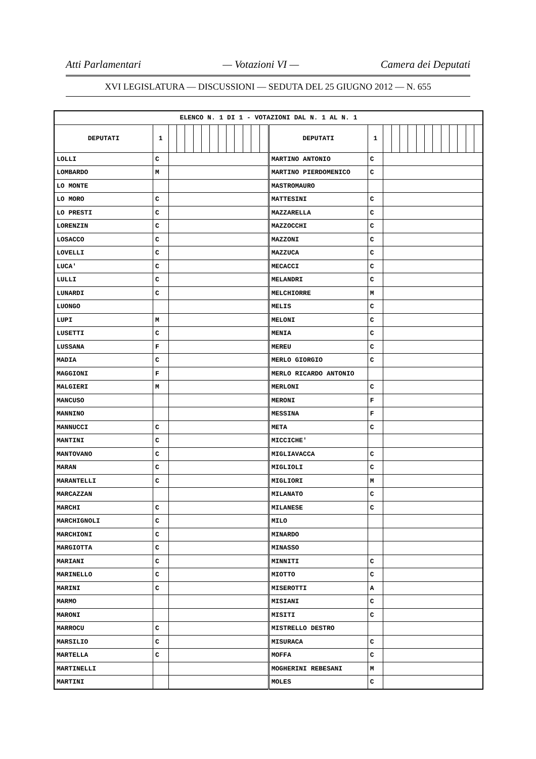Atti Parlamentari — Votazioni VI — Camera dei Deputati
XVI LEGISLATURA — DISCUSSIONI — SEDUTA DEL 25 GIUGNO 2012 — N. 655
| ELENCO N. 1 DI 1 - VOTAZIONI DAL N. 1 AL N. 1 | | | | | | | | | | | | | | | | | | | | | | | | | | | |
| --- | --- | --- | --- | --- | --- | --- | --- | --- | --- | --- | --- | --- | --- | --- | --- | --- | --- | --- | --- | --- | --- | --- | --- | --- | --- | --- | --- |
| DEPUTATI | 1 | | | | | | | | | | | | | DEPUTATI | 1 | | | | | | | | | | | | |
| LOLLI | C | | | | | | | | | | | | | MARTINO ANTONIO | C | | | | | | | | | | | | |
| LOMBARDO | M | | | | | | | | | | | | | MARTINO PIERDOMENICO | C | | | | | | | | | | | | |
| LO MONTE | | | | | | | | | | | | | | MASTROMAURO | | | | | | | | | | | | | |
| LO MORO | C | | | | | | | | | | | | | MATTESINI | C | | | | | | | | | | | | |
| LO PRESTI | C | | | | | | | | | | | | | MAZZARELLA | C | | | | | | | | | | | | |
| LORENZIN | C | | | | | | | | | | | | | MAZZOCCHI | C | | | | | | | | | | | | |
| LOSACCO | C | | | | | | | | | | | | | MAZZONI | C | | | | | | | | | | | | |
| LOVELLI | C | | | | | | | | | | | | | MAZZUCA | C | | | | | | | | | | | | |
| LUCA' | C | | | | | | | | | | | | | MECACCI | C | | | | | | | | | | | | |
| LULLI | C | | | | | | | | | | | | | MELANDRI | C | | | | | | | | | | | | |
| LUNARDI | C | | | | | | | | | | | | | MELCHIORRE | M | | | | | | | | | | | | |
| LUONGO | | | | | | | | | | | | | | MELIS | C | | | | | | | | | | | | |
| LUPI | M | | | | | | | | | | | | | MELONI | C | | | | | | | | | | | | |
| LUSETTI | C | | | | | | | | | | | | | MENIA | C | | | | | | | | | | | | |
| LUSSANA | F | | | | | | | | | | | | | MEREU | C | | | | | | | | | | | | |
| MADIA | C | | | | | | | | | | | | | MERLO GIORGIO | C | | | | | | | | | | | | |
| MAGGIONI | F | | | | | | | | | | | | | MERLO RICARDO ANTONIO | | | | | | | | | | | | | |
| MALGIERI | M | | | | | | | | | | | | | MERLONI | C | | | | | | | | | | | | |
| MANCUSO | | | | | | | | | | | | | | MERONI | F | | | | | | | | | | | | |
| MANNINO | | | | | | | | | | | | | | MESSINA | F | | | | | | | | | | | | |
| MANNUCCI | C | | | | | | | | | | | | | META | C | | | | | | | | | | | | |
| MANTINI | C | | | | | | | | | | | | | MICCICHE' | | | | | | | | | | | | | |
| MANTOVANO | C | | | | | | | | | | | | | MIGLIAVACCA | C | | | | | | | | | | | | |
| MARAN | C | | | | | | | | | | | | | MIGLIOLI | C | | | | | | | | | | | | |
| MARANTELLI | C | | | | | | | | | | | | | MIGLIORI | M | | | | | | | | | | | | |
| MARCAZZAN | | | | | | | | | | | | | | MILANATO | C | | | | | | | | | | | | |
| MARCHI | C | | | | | | | | | | | | | MILANESE | C | | | | | | | | | | | | |
| MARCHIGNOLI | C | | | | | | | | | | | | | MILO | | | | | | | | | | | | | |
| MARCHIONI | C | | | | | | | | | | | | | MINARDO | | | | | | | | | | | | | |
| MARGIOTTA | C | | | | | | | | | | | | | MINASSO | | | | | | | | | | | | | |
| MARIANI | C | | | | | | | | | | | | | MINNITI | C | | | | | | | | | | | | |
| MARINELLO | C | | | | | | | | | | | | | MIOTTO | C | | | | | | | | | | | | |
| MARINI | C | | | | | | | | | | | | | MISEROTTI | A | | | | | | | | | | | | |
| MARMO | | | | | | | | | | | | | | MISIANI | C | | | | | | | | | | | | |
| MARONI | | | | | | | | | | | | | | MISITI | C | | | | | | | | | | | | |
| MARROCU | C | | | | | | | | | | | | | MISTRELLO DESTRO | | | | | | | | | | | | | |
| MARSILIO | C | | | | | | | | | | | | | MISURACA | C | | | | | | | | | | | | |
| MARTELLA | C | | | | | | | | | | | | | MOFFA | C | | | | | | | | | | | | |
| MARTINELLI | | | | | | | | | | | | | | MOGHERINI REBESANI | M | | | | | | | | | | | | |
| MARTINI | | | | | | | | | | | | | | MOLES | C | | | | | | | | | | | | |